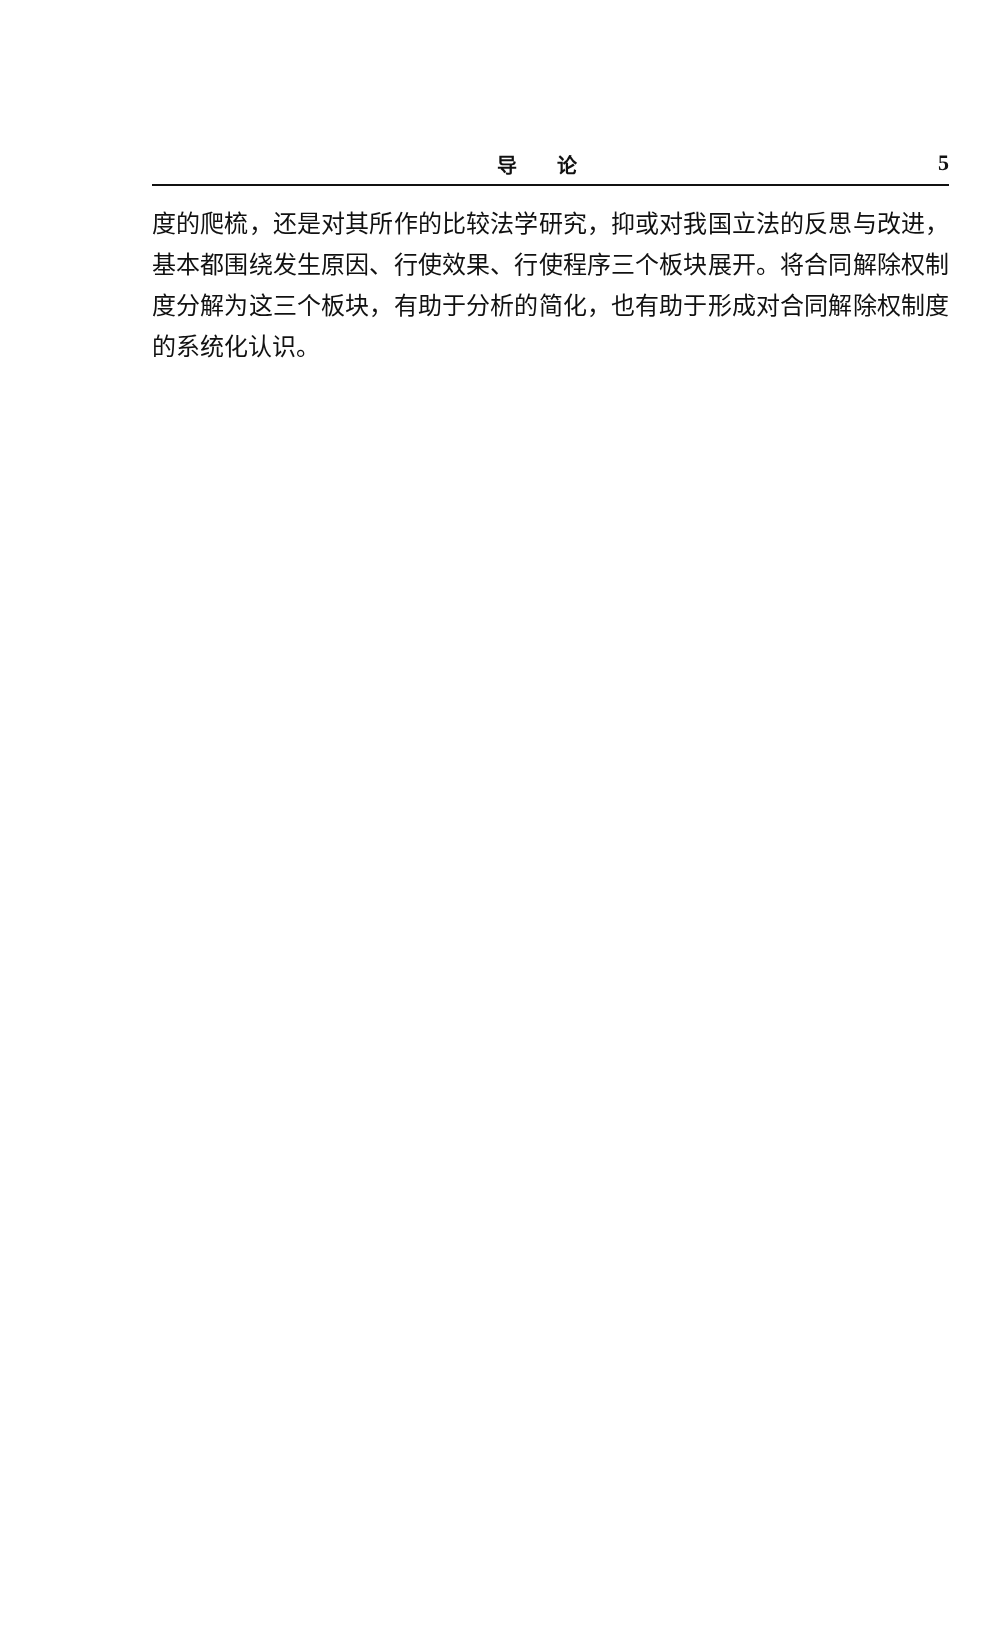导论 5
度的爬梳，还是对其所作的比较法学研究，抑或对我国立法的反思与改进，基本都围绕发生原因、行使效果、行使程序三个板块展开。将合同解除权制度分解为这三个板块，有助于分析的简化，也有助于形成对合同解除权制度的系统化认识。